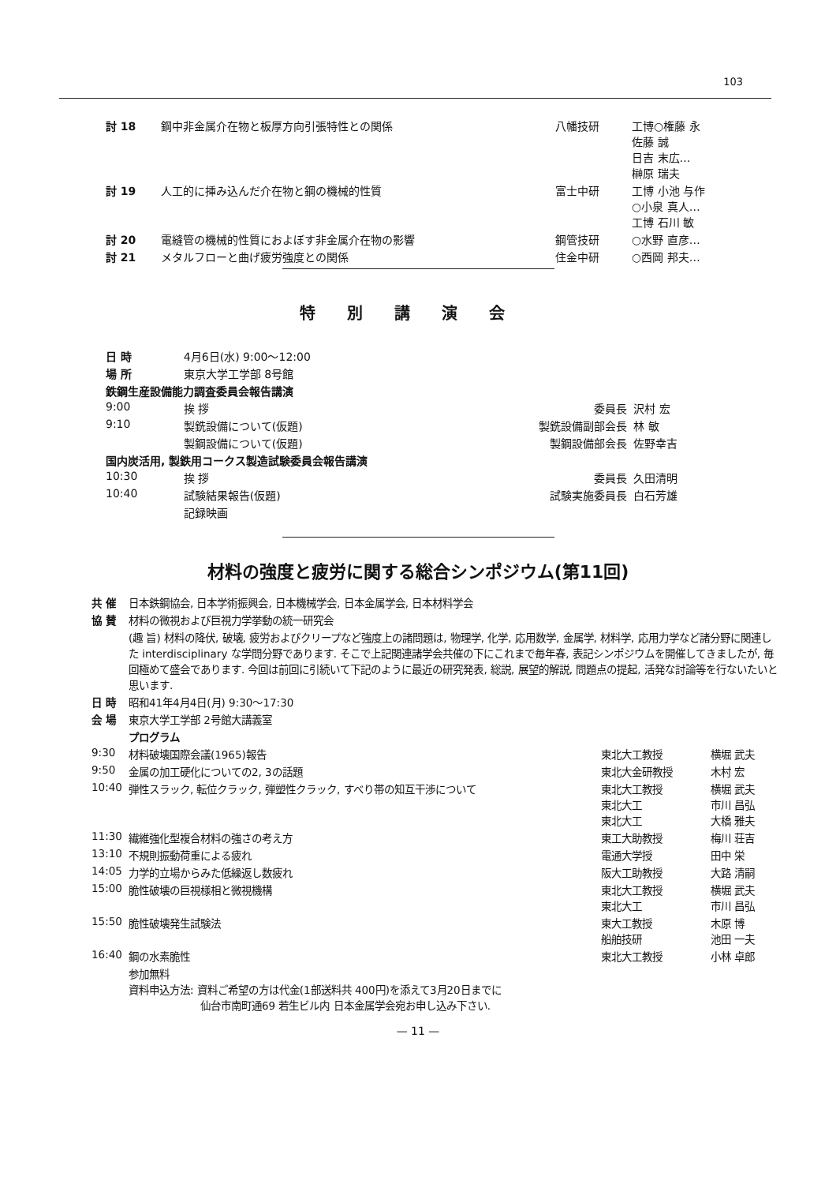103
| 討 18 | 鋼中非金属介在物と板厚方向引張特性との関係 | 八幡技研 | 工博○権藤 永 佐藤 誠 日吉 末広… 榊原 瑞夫 |
| 討 19 | 人工的に挿み込んだ介在物と鋼の機械的性質 | 富士中研 | 工博 小池 与作 ○小泉 真人… 工博 石川 敏 |
| 討 20 | 電縫管の機械的性質におよぼす非金属介在物の影響 | 鋼管技研 | ○水野 直彦… |
| 討 21 | メタルフローと曲げ疲労強度との関係 | 住金中研 | ○西岡 邦夫… |
特別講演会
| 日 時 | 4月6日(水) 9:00～12:00 | | |
| 場 所 | 東京大学工学部 8号館 | | |
| 鉄鋼生産設備能力調査委員会報告講演 | | | |
| 9:00 | 挨 拶 | 委員長 | 沢村 宏 |
| 9:10 | 製銑設備について(仮題) | 製銑設備副部会長 | 林 敏 |
| | 製鋼設備について(仮題) | 製鋼設備部会長 | 佐野幸吉 |
| 国内炭活用, 製鉄用コークス製造試験委員会報告講演 | | | |
| 10:30 | 挨 拶 | 委員長 | 久田清明 |
| 10:40 | 試験結果報告(仮題) | 試験実施委員長 | 白石芳雄 |
| | 記録映画 | | |
材料の強度と疲労に関する総合シンポジウム(第11回)
| 共 催 | 日本鉄鋼協会, 日本学術振興会, 日本機械学会, 日本金属学会, 日本材料学会 | | |
| 協 賛 | 材料の微視および巨視力学挙動の統一研究会 | | |
| | (趣 旨) 材料の降伏, 破壊, 疲労およびクリープなど強度上の諸問題は, 物理学, 化学, 応用数学, 金属学, 材料学, 応用力学など諸分野に関連した interdisciplinary な学問分野であります. そこで上記関連諸学会共催の下にこれまで毎年春, 表記シンポジウムを開催してきましたが, 毎回極めて盛会であります. 今回は前回に引続いて下記のように最近の研究発表, 総説, 展望的解説, 問題点の提起, 活発な討論等を行ないたいと思います. | | |
| 日 時 | 昭和41年4月4日(月) 9:30～17:30 | | |
| 会 場 | 東京大学工学部 2号館大講義室 | | |
| | プログラム | | |
| 9:30 | 材料破壊国際会議(1965)報告 | 東北大工教授 | 横堀 武夫 |
| 9:50 | 金属の加工硬化についての2, 3の話題 | 東北大金研教授 | 木村 宏 |
| 10:40 | 弾性スラック, 転位クラック, 弾塑性クラック, すべり帯の知互干渉について | 東北大工教授 東北大工 東北大工 | 横堀 武夫 市川 昌弘 大橋 雅夫 |
| 11:30 | 繊維強化型複合材料の強さの考え方 | 東工大助教授 | 梅川 荘吉 |
| 13:10 | 不規則振動荷重による疲れ | 電通大学授 | 田中 栄 |
| 14:05 | 力学的立場からみた低繰返し数疲れ | 阪大工助教授 | 大路 清嗣 |
| 15:00 | 脆性破壊の巨視様相と微視機構 | 東北大工教授 東北大工 | 横堀 武夫 市川 昌弘 |
| 15:50 | 脆性破壊発生試験法 | 東大工教授 船舶技研 | 木原 博 池田 一夫 |
| 16:40 | 鋼の水素脆性 | 東北大工教授 | 小林 卓郎 |
| | 参加無料 資料申込方法: 資料ご希望の方は代金(1部送料共 400円)を添えて3月20日までに 仙台市南町通69 若生ビル内 日本金属学会宛お申し込み下さい. | | |
— 11 —